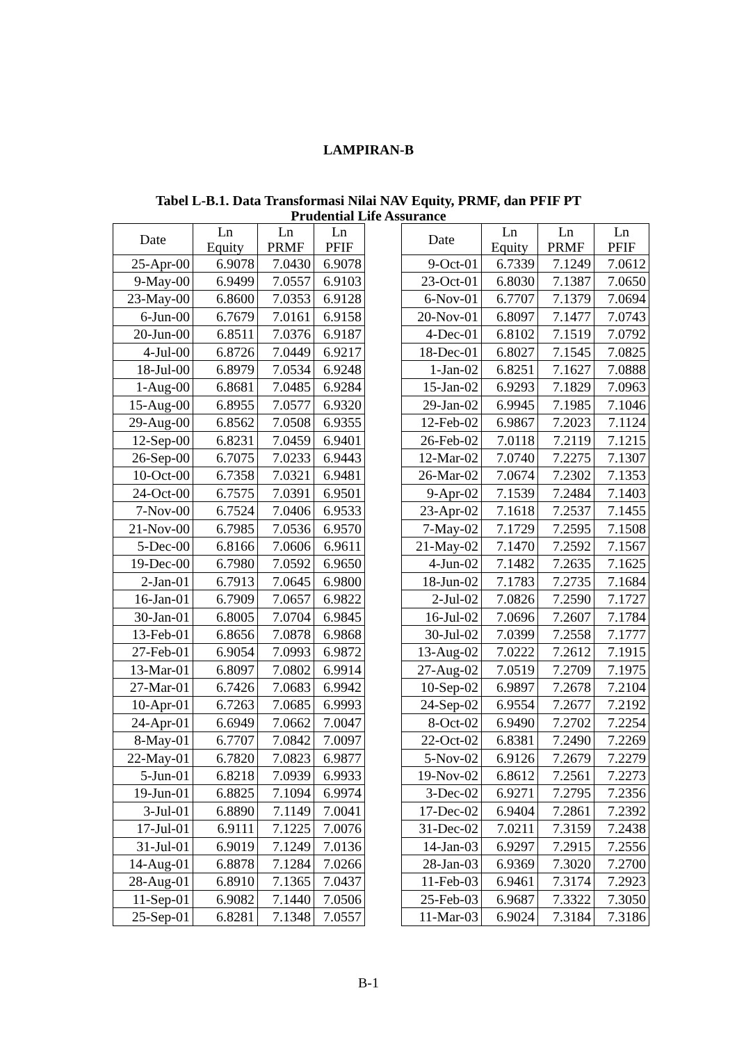LAMPIRAN-B
Tabel L-B.1. Data Transformasi Nilai NAV Equity, PRMF, dan PFIF PT
Prudential Life Assurance
| Date | Ln Equity | Ln PRMF | Ln PFIF |
| --- | --- | --- | --- |
| 25-Apr-00 | 6.9078 | 7.0430 | 6.9078 |
| 9-May-00 | 6.9499 | 7.0557 | 6.9103 |
| 23-May-00 | 6.8600 | 7.0353 | 6.9128 |
| 6-Jun-00 | 6.7679 | 7.0161 | 6.9158 |
| 20-Jun-00 | 6.8511 | 7.0376 | 6.9187 |
| 4-Jul-00 | 6.8726 | 7.0449 | 6.9217 |
| 18-Jul-00 | 6.8979 | 7.0534 | 6.9248 |
| 1-Aug-00 | 6.8681 | 7.0485 | 6.9284 |
| 15-Aug-00 | 6.8955 | 7.0577 | 6.9320 |
| 29-Aug-00 | 6.8562 | 7.0508 | 6.9355 |
| 12-Sep-00 | 6.8231 | 7.0459 | 6.9401 |
| 26-Sep-00 | 6.7075 | 7.0233 | 6.9443 |
| 10-Oct-00 | 6.7358 | 7.0321 | 6.9481 |
| 24-Oct-00 | 6.7575 | 7.0391 | 6.9501 |
| 7-Nov-00 | 6.7524 | 7.0406 | 6.9533 |
| 21-Nov-00 | 6.7985 | 7.0536 | 6.9570 |
| 5-Dec-00 | 6.8166 | 7.0606 | 6.9611 |
| 19-Dec-00 | 6.7980 | 7.0592 | 6.9650 |
| 2-Jan-01 | 6.7913 | 7.0645 | 6.9800 |
| 16-Jan-01 | 6.7909 | 7.0657 | 6.9822 |
| 30-Jan-01 | 6.8005 | 7.0704 | 6.9845 |
| 13-Feb-01 | 6.8656 | 7.0878 | 6.9868 |
| 27-Feb-01 | 6.9054 | 7.0993 | 6.9872 |
| 13-Mar-01 | 6.8097 | 7.0802 | 6.9914 |
| 27-Mar-01 | 6.7426 | 7.0683 | 6.9942 |
| 10-Apr-01 | 6.7263 | 7.0685 | 6.9993 |
| 24-Apr-01 | 6.6949 | 7.0662 | 7.0047 |
| 8-May-01 | 6.7707 | 7.0842 | 7.0097 |
| 22-May-01 | 6.7820 | 7.0823 | 6.9877 |
| 5-Jun-01 | 6.8218 | 7.0939 | 6.9933 |
| 19-Jun-01 | 6.8825 | 7.1094 | 6.9974 |
| 3-Jul-01 | 6.8890 | 7.1149 | 7.0041 |
| 17-Jul-01 | 6.9111 | 7.1225 | 7.0076 |
| 31-Jul-01 | 6.9019 | 7.1249 | 7.0136 |
| 14-Aug-01 | 6.8878 | 7.1284 | 7.0266 |
| 28-Aug-01 | 6.8910 | 7.1365 | 7.0437 |
| 11-Sep-01 | 6.9082 | 7.1440 | 7.0506 |
| 25-Sep-01 | 6.8281 | 7.1348 | 7.0557 |
| Date | Ln Equity | Ln PRMF | Ln PFIF |
| --- | --- | --- | --- |
| 9-Oct-01 | 6.7339 | 7.1249 | 7.0612 |
| 23-Oct-01 | 6.8030 | 7.1387 | 7.0650 |
| 6-Nov-01 | 6.7707 | 7.1379 | 7.0694 |
| 20-Nov-01 | 6.8097 | 7.1477 | 7.0743 |
| 4-Dec-01 | 6.8102 | 7.1519 | 7.0792 |
| 18-Dec-01 | 6.8027 | 7.1545 | 7.0825 |
| 1-Jan-02 | 6.8251 | 7.1627 | 7.0888 |
| 15-Jan-02 | 6.9293 | 7.1829 | 7.0963 |
| 29-Jan-02 | 6.9945 | 7.1985 | 7.1046 |
| 12-Feb-02 | 6.9867 | 7.2023 | 7.1124 |
| 26-Feb-02 | 7.0118 | 7.2119 | 7.1215 |
| 12-Mar-02 | 7.0740 | 7.2275 | 7.1307 |
| 26-Mar-02 | 7.0674 | 7.2302 | 7.1353 |
| 9-Apr-02 | 7.1539 | 7.2484 | 7.1403 |
| 23-Apr-02 | 7.1618 | 7.2537 | 7.1455 |
| 7-May-02 | 7.1729 | 7.2595 | 7.1508 |
| 21-May-02 | 7.1470 | 7.2592 | 7.1567 |
| 4-Jun-02 | 7.1482 | 7.2635 | 7.1625 |
| 18-Jun-02 | 7.1783 | 7.2735 | 7.1684 |
| 2-Jul-02 | 7.0826 | 7.2590 | 7.1727 |
| 16-Jul-02 | 7.0696 | 7.2607 | 7.1784 |
| 30-Jul-02 | 7.0399 | 7.2558 | 7.1777 |
| 13-Aug-02 | 7.0222 | 7.2612 | 7.1915 |
| 27-Aug-02 | 7.0519 | 7.2709 | 7.1975 |
| 10-Sep-02 | 6.9897 | 7.2678 | 7.2104 |
| 24-Sep-02 | 6.9554 | 7.2677 | 7.2192 |
| 8-Oct-02 | 6.9490 | 7.2702 | 7.2254 |
| 22-Oct-02 | 6.8381 | 7.2490 | 7.2269 |
| 5-Nov-02 | 6.9126 | 7.2679 | 7.2279 |
| 19-Nov-02 | 6.8612 | 7.2561 | 7.2273 |
| 3-Dec-02 | 6.9271 | 7.2795 | 7.2356 |
| 17-Dec-02 | 6.9404 | 7.2861 | 7.2392 |
| 31-Dec-02 | 7.0211 | 7.3159 | 7.2438 |
| 14-Jan-03 | 6.9297 | 7.2915 | 7.2556 |
| 28-Jan-03 | 6.9369 | 7.3020 | 7.2700 |
| 11-Feb-03 | 6.9461 | 7.3174 | 7.2923 |
| 25-Feb-03 | 6.9687 | 7.3322 | 7.3050 |
| 11-Mar-03 | 6.9024 | 7.3184 | 7.3186 |
B-1